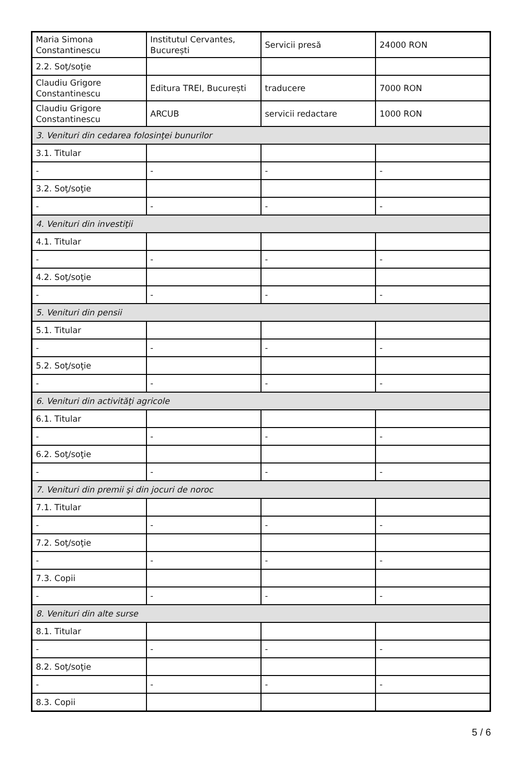| Maria Simona Constantinescu | Institutul Cervantes, București | Servicii presă | 24000 RON |
| 2.2. Soţ/soţie | | | |
| Claudiu Grigore Constantinescu | Editura TREI, București | traducere | 7000 RON |
| Claudiu Grigore Constantinescu | ARCUB | servicii redactare | 1000 RON |
| 3. Venituri din cedarea folosinţei bunurilor | | | |
| 3.1. Titular | | | |
| - | - | - | - |
| 3.2. Soţ/soţie | | | |
| - | - | - | - |
| 4. Venituri din investiţii | | | |
| 4.1. Titular | | | |
| - | - | - | - |
| 4.2. Soţ/soţie | | | |
| - | - | - | - |
| 5. Venituri din pensii | | | |
| 5.1. Titular | | | |
| - | - | - | - |
| 5.2. Soţ/soţie | | | |
| - | - | - | - |
| 6. Venituri din activităţi agricole | | | |
| 6.1. Titular | | | |
| - | - | - | - |
| 6.2. Soţ/soţie | | | |
| - | - | - | - |
| 7. Venituri din premii şi din jocuri de noroc | | | |
| 7.1. Titular | | | |
| - | - | - | - |
| 7.2. Soţ/soţie | | | |
| - | - | - | - |
| 7.3. Copii | | | |
| - | - | - | - |
| 8. Venituri din alte surse | | | |
| 8.1. Titular | | | |
| - | - | - | - |
| 8.2. Soţ/soţie | | | |
| - | - | - | - |
| 8.3. Copii | | | |
5 / 6